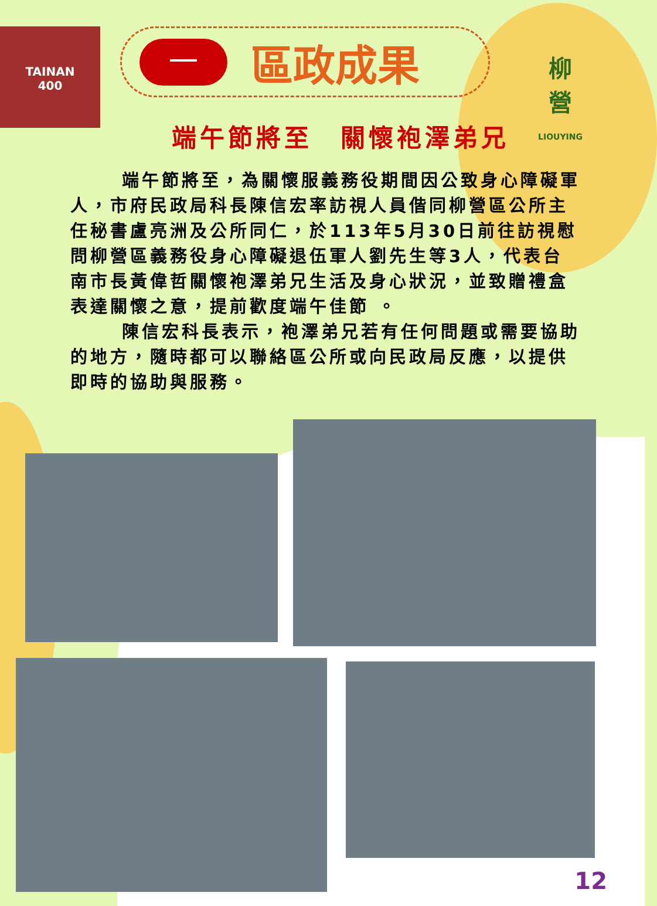TAINAN
400
柳
營
LIOUYING
一
區政成果
端午節將至　關懷袍澤弟兄
端午節將至，為關懷服義務役期間因公致身心障礙軍人，市府民政局科長陳信宏率訪視人員偕同柳營區公所主任秘書盧亮洲及公所同仁，於113年5月30日前往訪視慰問柳營區義務役身心障礙退伍軍人劉先生等3人，代表台南市長黃偉哲關懷袍澤弟兄生活及身心狀況，並致贈禮盒表達關懷之意，提前歡度端午佳節 。
陳信宏科長表示，袍澤弟兄若有任何問題或需要協助的地方，隨時都可以聯絡區公所或向民政局反應，以提供即時的協助與服務。
12